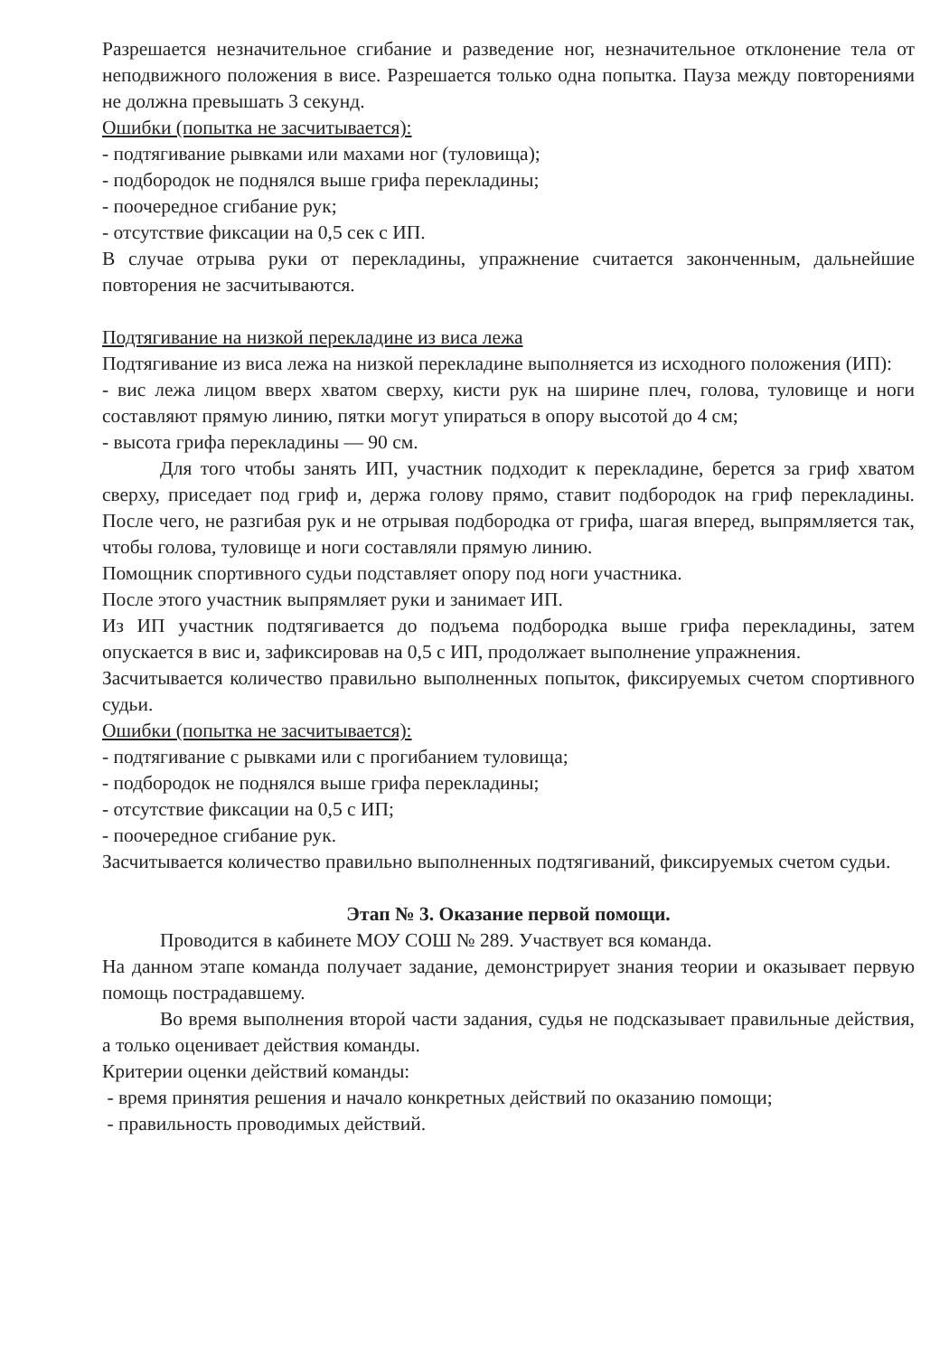Разрешается незначительное сгибание и разведение ног, незначительное отклонение тела от неподвижного положения в висе. Разрешается только одна попытка. Пауза между повторениями не должна превышать 3 секунд.
Ошибки (попытка не засчитывается):
- подтягивание рывками или махами ног (туловища);
- подбородок не поднялся выше грифа перекладины;
- поочередное сгибание рук;
- отсутствие фиксации на 0,5 сек с ИП.
В случае отрыва руки от перекладины, упражнение считается законченным, дальнейшие повторения не засчитываются.
Подтягивание на низкой перекладине из виса лежа
Подтягивание из виса лежа на низкой перекладине выполняется из исходного положения (ИП):
- вис лежа лицом вверх хватом сверху, кисти рук на ширине плеч, голова, туловище и ноги составляют прямую линию, пятки могут упираться в опору высотой до 4 см;
- высота грифа перекладины — 90 см.
Для того чтобы занять ИП, участник подходит к перекладине, берется за гриф хватом сверху, приседает под гриф и, держа голову прямо, ставит подбородок на гриф перекладины. После чего, не разгибая рук и не отрывая подбородка от грифа, шагая вперед, выпрямляется так, чтобы голова, туловище и ноги составляли прямую линию.
Помощник спортивного судьи подставляет опору под ноги участника.
После этого участник выпрямляет руки и занимает ИП.
Из ИП участник подтягивается до подъема подбородка выше грифа перекладины, затем опускается в вис и, зафиксировав на 0,5 с ИП, продолжает выполнение упражнения.
Засчитывается количество правильно выполненных попыток, фиксируемых счетом спортивного судьи.
Ошибки (попытка не засчитывается):
- подтягивание с рывками или с прогибанием туловища;
- подбородок не поднялся выше грифа перекладины;
- отсутствие фиксации на 0,5 с ИП;
- поочередное сгибание рук.
Засчитывается количество правильно выполненных подтягиваний, фиксируемых счетом судьи.
Этап № 3. Оказание первой помощи.
Проводится в кабинете МОУ СОШ № 289. Участвует вся команда.
На данном этапе команда получает задание, демонстрирует знания теории и оказывает первую помощь пострадавшему.
Во время выполнения второй части задания, судья не подсказывает правильные действия, а только оценивает действия команды.
Критерии оценки действий команды:
- время принятия решения и начало конкретных действий по оказанию помощи;
- правильность проводимых действий.